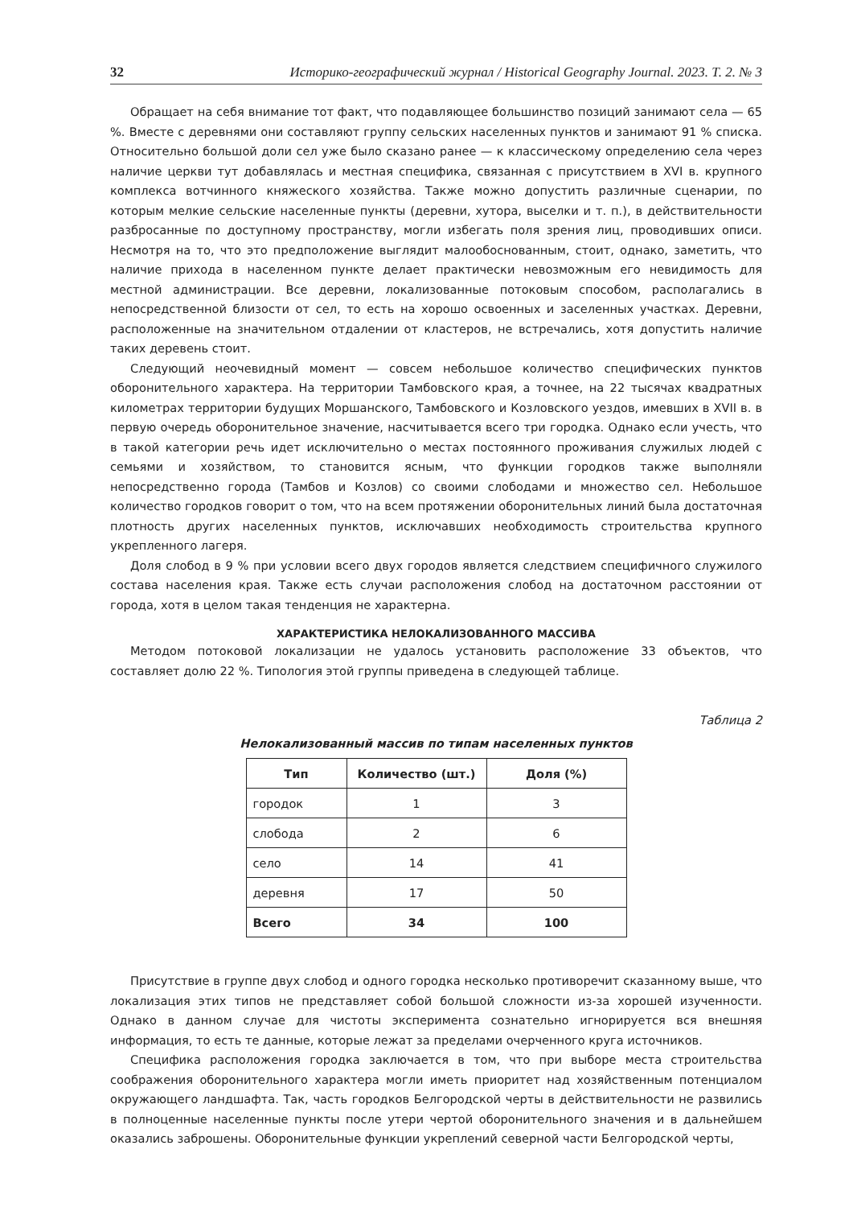32 Историко-географический журнал / Historical Geography Journal. 2023. Т. 2. № 3
Обращает на себя внимание тот факт, что подавляющее большинство позиций занимают села — 65 %. Вместе с деревнями они составляют группу сельских населенных пунктов и занимают 91 % списка. Относительно большой доли сел уже было сказано ранее — к классическому определению села через наличие церкви тут добавлялась и местная специфика, связанная с присутствием в XVI в. крупного комплекса вотчинного княжеского хозяйства. Также можно допустить различные сценарии, по которым мелкие сельские населенные пункты (деревни, хутора, выселки и т. п.), в действительности разбросанные по доступному пространству, могли избегать поля зрения лиц, проводивших описи. Несмотря на то, что это предположение выглядит малообоснованным, стоит, однако, заметить, что наличие прихода в населенном пункте делает практически невозможным его невидимость для местной администрации. Все деревни, локализованные потоковым способом, располагались в непосредственной близости от сел, то есть на хорошо освоенных и заселенных участках. Деревни, расположенные на значительном отдалении от кластеров, не встречались, хотя допустить наличие таких деревень стоит.
Следующий неочевидный момент — совсем небольшое количество специфических пунктов оборонительного характера. На территории Тамбовского края, а точнее, на 22 тысячах квадратных километрах территории будущих Моршанского, Тамбовского и Козловского уездов, имевших в XVII в. в первую очередь оборонительное значение, насчитывается всего три городка. Однако если учесть, что в такой категории речь идет исключительно о местах постоянного проживания служилых людей с семьями и хозяйством, то становится ясным, что функции городков также выполняли непосредственно города (Тамбов и Козлов) со своими слободами и множество сел. Небольшое количество городков говорит о том, что на всем протяжении оборонительных линий была достаточная плотность других населенных пунктов, исключавших необходимость строительства крупного укрепленного лагеря.
Доля слобод в 9 % при условии всего двух городов является следствием специфичного служилого состава населения края. Также есть случаи расположения слобод на достаточном расстоянии от города, хотя в целом такая тенденция не характерна.
ХАРАКТЕРИСТИКА НЕЛОКАЛИЗОВАННОГО МАССИВА
Методом потоковой локализации не удалось установить расположение 33 объектов, что составляет долю 22 %. Типология этой группы приведена в следующей таблице.
Таблица 2
Нелокализованный массив по типам населенных пунктов
| Тип | Количество (шт.) | Доля (%) |
| --- | --- | --- |
| городок | 1 | 3 |
| слобода | 2 | 6 |
| село | 14 | 41 |
| деревня | 17 | 50 |
| Всего | 34 | 100 |
Присутствие в группе двух слобод и одного городка несколько противоречит сказанному выше, что локализация этих типов не представляет собой большой сложности из-за хорошей изученности. Однако в данном случае для чистоты эксперимента сознательно игнорируется вся внешняя информация, то есть те данные, которые лежат за пределами очерченного круга источников.
Специфика расположения городка заключается в том, что при выборе места строительства соображения оборонительного характера могли иметь приоритет над хозяйственным потенциалом окружающего ландшафта. Так, часть городков Белгородской черты в действительности не развились в полноценные населенные пункты после утери чертой оборонительного значения и в дальнейшем оказались заброшены. Оборонительные функции укреплений северной части Белгородской черты,